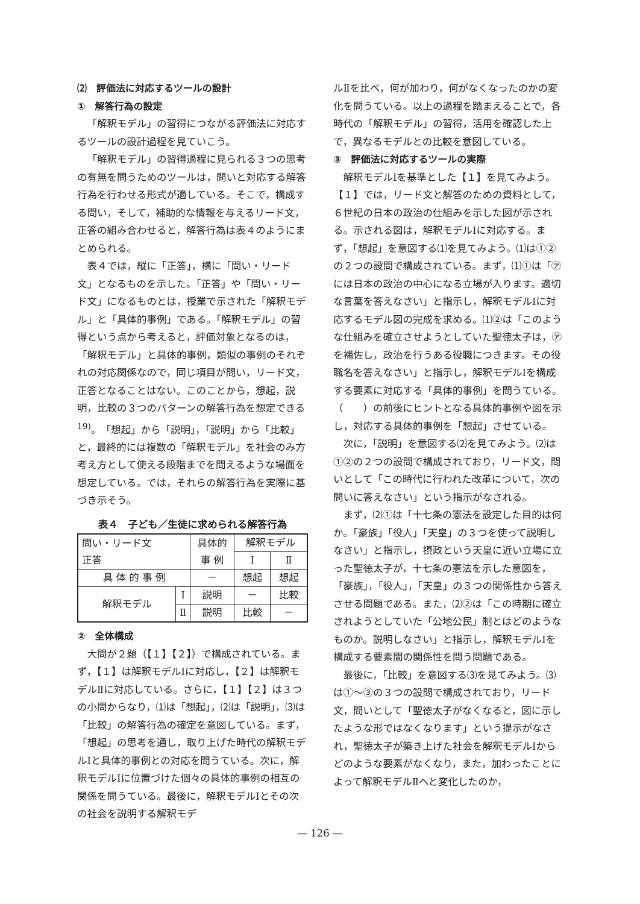⑵　評価法に対応するツールの設計
①　解答行為の設定
「解釈モデル」の習得につながる評価法に対応するツールの設計過程を見ていこう。
「解釈モデル」の習得過程に見られる３つの思考の有無を問うためのツールは，問いと対応する解答行為を行わせる形式が適している。そこで，構成する問い，そして，補助的な情報を与えるリード文，正答の組み合わせると，解答行為は表４のようにまとめられる。
表４では，縦に「正答」，横に「問い・リード文」となるものを示した。「正答」や「問い・リード文」になるものとは，授業で示された「解釈モデル」と「具体的事例」である。「解釈モデル」の習得という点から考えると，評価対象となるのは，「解釈モデル」と具体的事例，類似の事例のそれぞれの対応関係なので，同じ項目が問い，リード文，正答となることはない。このことから，想起，説明，比較の３つのパターンの解答行為を想定できる<sup>19)</sup>。「想起」から「説明」，「説明」から「比較」と，最終的には複数の「解釈モデル」を社会のみ方考え方として使える段階までを問えるような場面を想定している。では，それらの解答行為を実際に基づき示そう。
表４　子ども／生徒に求められる解答行為
| 問い・リード文 正答 | | 具体的 事 例 | 解釈モデル | |
| --- | --- | --- | --- | --- |
| | | | Ⅰ | Ⅱ |
| 具 体 的 事 例 | | － | 想起 | 想起 |
| 解釈モデル | Ⅰ | 説明 | － | 比較 |
| | Ⅱ | 説明 | 比較 | － |
②　全体構成
大問が２題（【１】【２】）で構成されている。まず，【１】は解釈モデルⅠに対応し，【２】は解釈モデルⅡに対応している。さらに，【１】【２】は３つの小問からなり，⑴は「想起」，⑵は「説明」，⑶は「比較」の解答行為の確定を意図している。まず，「想起」の思考を通し，取り上げた時代の解釈モデルⅠと具体的事例との対応を問うている。次に，解釈モデルⅠに位置づけた個々の具体的事例の相互の関係を問うている。最後に，解釈モデルⅠとその次の社会を説明する解釈モデ
ルⅡを比べ，何が加わり，何がなくなったのかの変化を問うている。以上の過程を踏まえることで，各時代の「解釈モデル」の習得，活用を確認した上で，異なるモデルとの比較を意図している。
③　評価法に対応するツールの実際
解釈モデルⅠを基準とした【１】を見てみよう。【１】では，リード文と解答のための資料として，６世紀の日本の政治の仕組みを示した図が示される。示される図は，解釈モデルⅠに対応する。まず，「想起」を意図する⑴を見てみよう。⑴は①②の２つの設問で構成されている。まず，⑴①は「㋐には日本の政治の中心になる立場が入ります。適切な言葉を答えなさい」と指示し，解釈モデルⅠに対応するモデル図の完成を求める。⑴②は「このような仕組みを確立させようとしていた聖徳太子は，㋐を補佐し，政治を行うある役職につきます。その役職名を答えなさい」と指示し，解釈モデルⅠを構成する要素に対応する「具体的事例」を問うている。（　　）の前後にヒントとなる具体的事例や図を示し，対応する具体的事例を「想起」させている。
次に，「説明」を意図する⑵を見てみよう。⑵は①②の２つの設問で構成されており，リード文，問いとして「この時代に行われた改革について，次の問いに答えなさい」という指示がなされる。
まず，⑵①は「十七条の憲法を設定した目的は何か。「豪族」「役人」「天皇」の３つを使って説明しなさい」と指示し，摂政という天皇に近い立場に立った聖徳太子が，十七条の憲法を示した意図を，「豪族」，「役人」，「天皇」の３つの関係性から答えさせる問題である。また，⑵②は「この時期に確立されようとしていた「公地公民」制とはどのようなものか。説明しなさい」と指示し，解釈モデルⅠを構成する要素間の関係性を問う問題である。
最後に，「比較」を意図する⑶を見てみよう。⑶は①～③の３つの設問で構成されており，リード文，問いとして「聖徳太子がなくなると，図に示したような形ではなくなります」という提示がなされ，聖徳太子が築き上げた社会を解釈モデルⅠからどのような要素がなくなり，また，加わったことによって解釈モデルⅡへと変化したのか，
― 126 ―